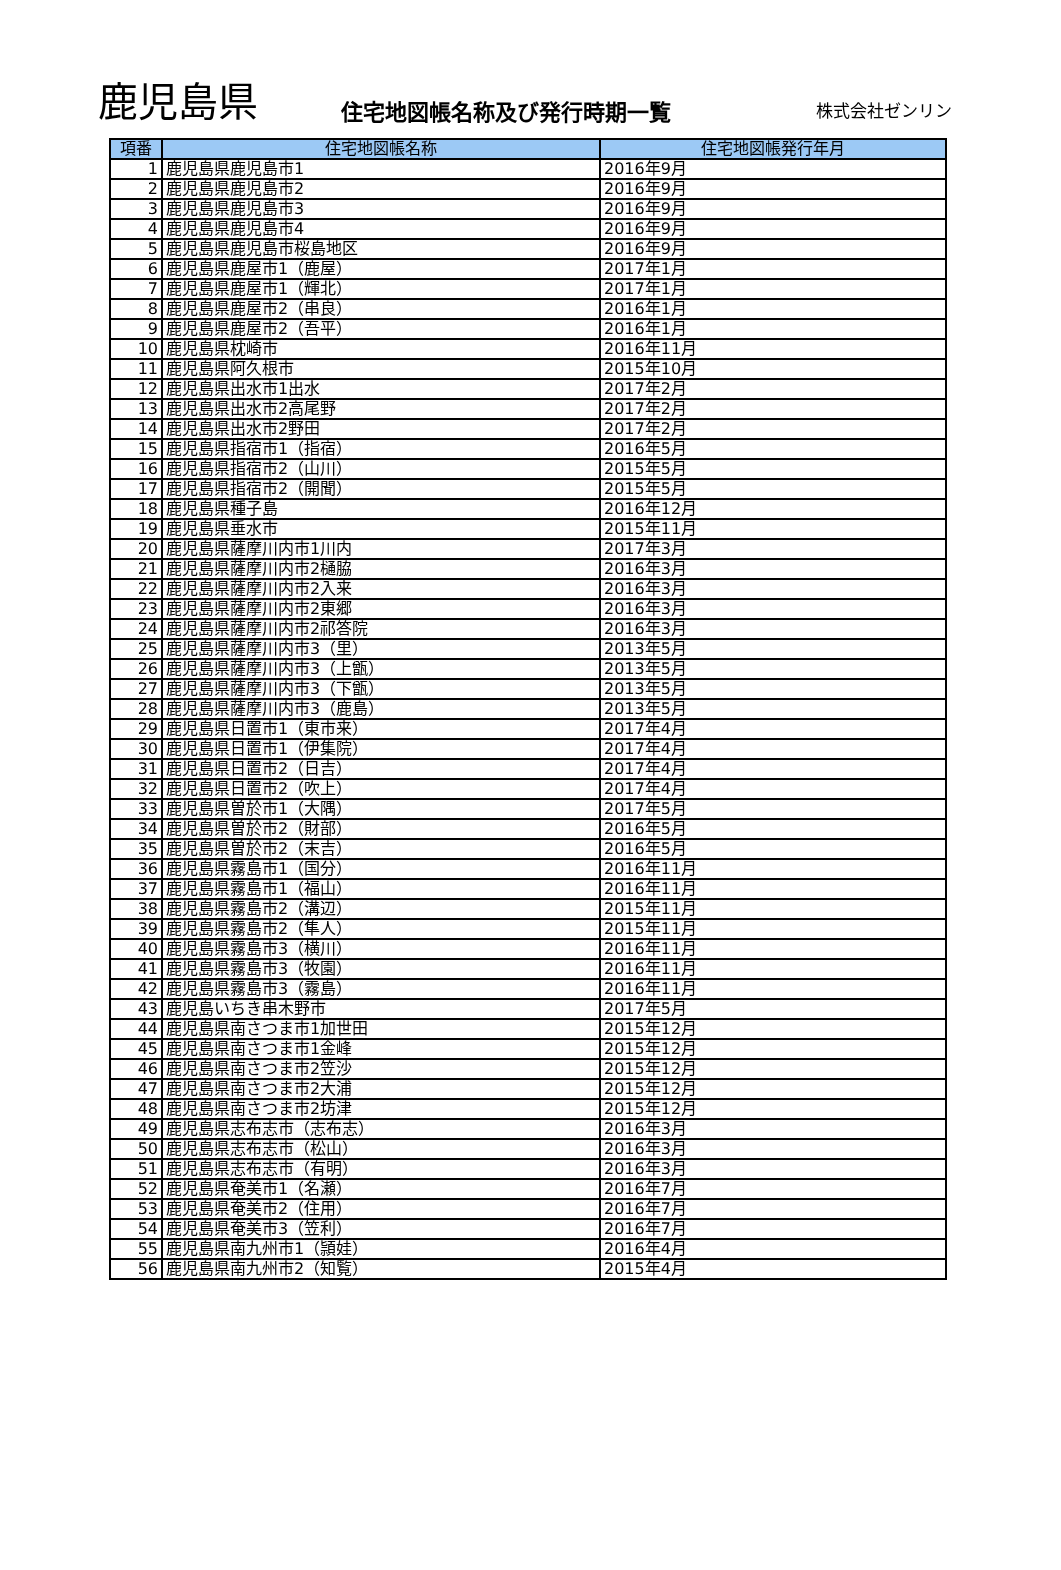鹿児島県
住宅地図帳名称及び発行時期一覧
株式会社ゼンリン
| 項番 | 住宅地図帳名称 | 住宅地図帳発行年月 |
| --- | --- | --- |
| 1 | 鹿児島県鹿児島市1 | 2016年9月 |
| 2 | 鹿児島県鹿児島市2 | 2016年9月 |
| 3 | 鹿児島県鹿児島市3 | 2016年9月 |
| 4 | 鹿児島県鹿児島市4 | 2016年9月 |
| 5 | 鹿児島県鹿児島市桜島地区 | 2016年9月 |
| 6 | 鹿児島県鹿屋市1（鹿屋） | 2017年1月 |
| 7 | 鹿児島県鹿屋市1（輝北） | 2017年1月 |
| 8 | 鹿児島県鹿屋市2（串良） | 2016年1月 |
| 9 | 鹿児島県鹿屋市2（吾平） | 2016年1月 |
| 10 | 鹿児島県枕崎市 | 2016年11月 |
| 11 | 鹿児島県阿久根市 | 2015年10月 |
| 12 | 鹿児島県出水市1出水 | 2017年2月 |
| 13 | 鹿児島県出水市2高尾野 | 2017年2月 |
| 14 | 鹿児島県出水市2野田 | 2017年2月 |
| 15 | 鹿児島県指宿市1（指宿） | 2016年5月 |
| 16 | 鹿児島県指宿市2（山川） | 2015年5月 |
| 17 | 鹿児島県指宿市2（開聞） | 2015年5月 |
| 18 | 鹿児島県種子島 | 2016年12月 |
| 19 | 鹿児島県垂水市 | 2015年11月 |
| 20 | 鹿児島県薩摩川内市1川内 | 2017年3月 |
| 21 | 鹿児島県薩摩川内市2樋脇 | 2016年3月 |
| 22 | 鹿児島県薩摩川内市2入来 | 2016年3月 |
| 23 | 鹿児島県薩摩川内市2東郷 | 2016年3月 |
| 24 | 鹿児島県薩摩川内市2祁答院 | 2016年3月 |
| 25 | 鹿児島県薩摩川内市3（里） | 2013年5月 |
| 26 | 鹿児島県薩摩川内市3（上甑） | 2013年5月 |
| 27 | 鹿児島県薩摩川内市3（下甑） | 2013年5月 |
| 28 | 鹿児島県薩摩川内市3（鹿島） | 2013年5月 |
| 29 | 鹿児島県日置市1（東市来） | 2017年4月 |
| 30 | 鹿児島県日置市1（伊集院） | 2017年4月 |
| 31 | 鹿児島県日置市2（日吉） | 2017年4月 |
| 32 | 鹿児島県日置市2（吹上） | 2017年4月 |
| 33 | 鹿児島県曽於市1（大隅） | 2017年5月 |
| 34 | 鹿児島県曽於市2（財部） | 2016年5月 |
| 35 | 鹿児島県曽於市2（末吉） | 2016年5月 |
| 36 | 鹿児島県霧島市1（国分） | 2016年11月 |
| 37 | 鹿児島県霧島市1（福山） | 2016年11月 |
| 38 | 鹿児島県霧島市2（溝辺） | 2015年11月 |
| 39 | 鹿児島県霧島市2（隼人） | 2015年11月 |
| 40 | 鹿児島県霧島市3（横川） | 2016年11月 |
| 41 | 鹿児島県霧島市3（牧園） | 2016年11月 |
| 42 | 鹿児島県霧島市3（霧島） | 2016年11月 |
| 43 | 鹿児島いちき串木野市 | 2017年5月 |
| 44 | 鹿児島県南さつま市1加世田 | 2015年12月 |
| 45 | 鹿児島県南さつま市1金峰 | 2015年12月 |
| 46 | 鹿児島県南さつま市2笠沙 | 2015年12月 |
| 47 | 鹿児島県南さつま市2大浦 | 2015年12月 |
| 48 | 鹿児島県南さつま市2坊津 | 2015年12月 |
| 49 | 鹿児島県志布志市（志布志） | 2016年3月 |
| 50 | 鹿児島県志布志市（松山） | 2016年3月 |
| 51 | 鹿児島県志布志市（有明） | 2016年3月 |
| 52 | 鹿児島県奄美市1（名瀬） | 2016年7月 |
| 53 | 鹿児島県奄美市2（住用） | 2016年7月 |
| 54 | 鹿児島県奄美市3（笠利） | 2016年7月 |
| 55 | 鹿児島県南九州市1（頴娃） | 2016年4月 |
| 56 | 鹿児島県南九州市2（知覧） | 2015年4月 |